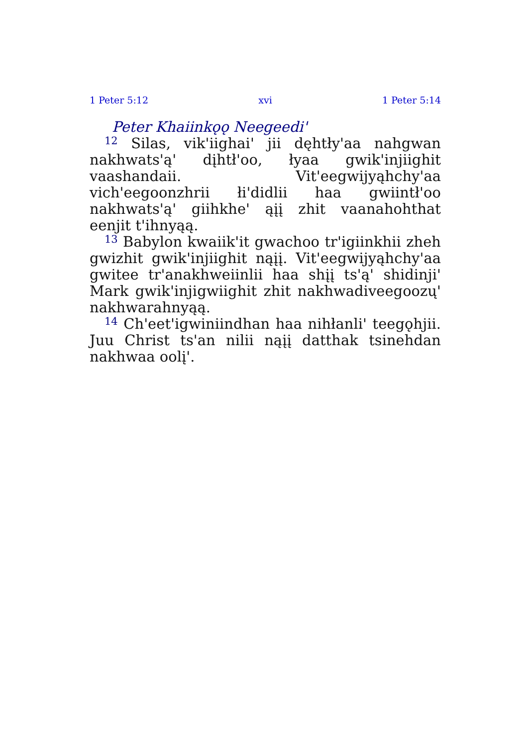1 Peter 5:12 xvi 1 Peter 5:14
Peter Khaiinkǫǫ Neegeedi'
<sup>12</sup> Silas, vik'iighai' jii dęhtły'aa nahgwan nakhwats'ą' dįhtł'oo, łyaa gwik'injiighit vaashandaii. Vit'eegwijyąhchy'aa vich'eegoonzhrii łi'didlii haa gwiintł'oo nakhwats'ą' giihkhe' ąįį zhit vaanahohthat eenjit t'ihnyąą.
<sup>13</sup> Babylon kwaiik'it gwachoo tr'igiinkhii zheh gwizhit gwik'injiighit nąįį. Vit'eegwijyąhchy'aa gwitee tr'anakhweiinlii haa shįį ts'ą' shidinji' Mark gwik'injigwiighit zhit nakhwadiveegoozų' nakhwarahnyąą.
<sup>14</sup> Ch'eet'igwiniindhan haa nihłanli' teegǫhjii. Juu Christ ts'an nilii nąįį datthak tsinehdan nakhwaa oolį'.